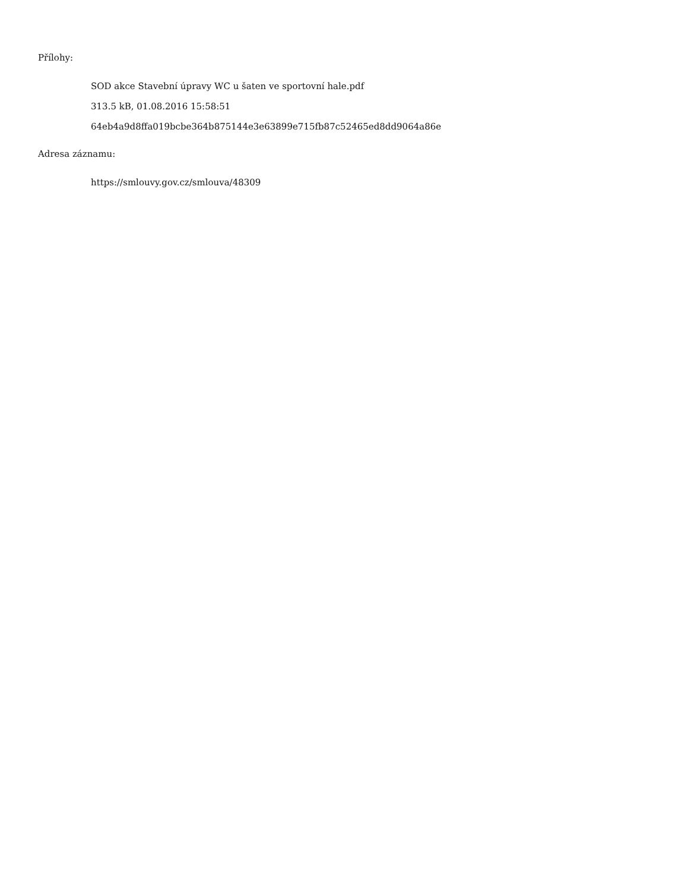Přílohy:
SOD akce Stavební úpravy WC u šaten ve sportovní hale.pdf
313.5 kB, 01.08.2016 15:58:51
64eb4a9d8ffa019bcbe364b875144e3e63899e715fb87c52465ed8dd9064a86e
Adresa záznamu:
https://smlouvy.gov.cz/smlouva/48309